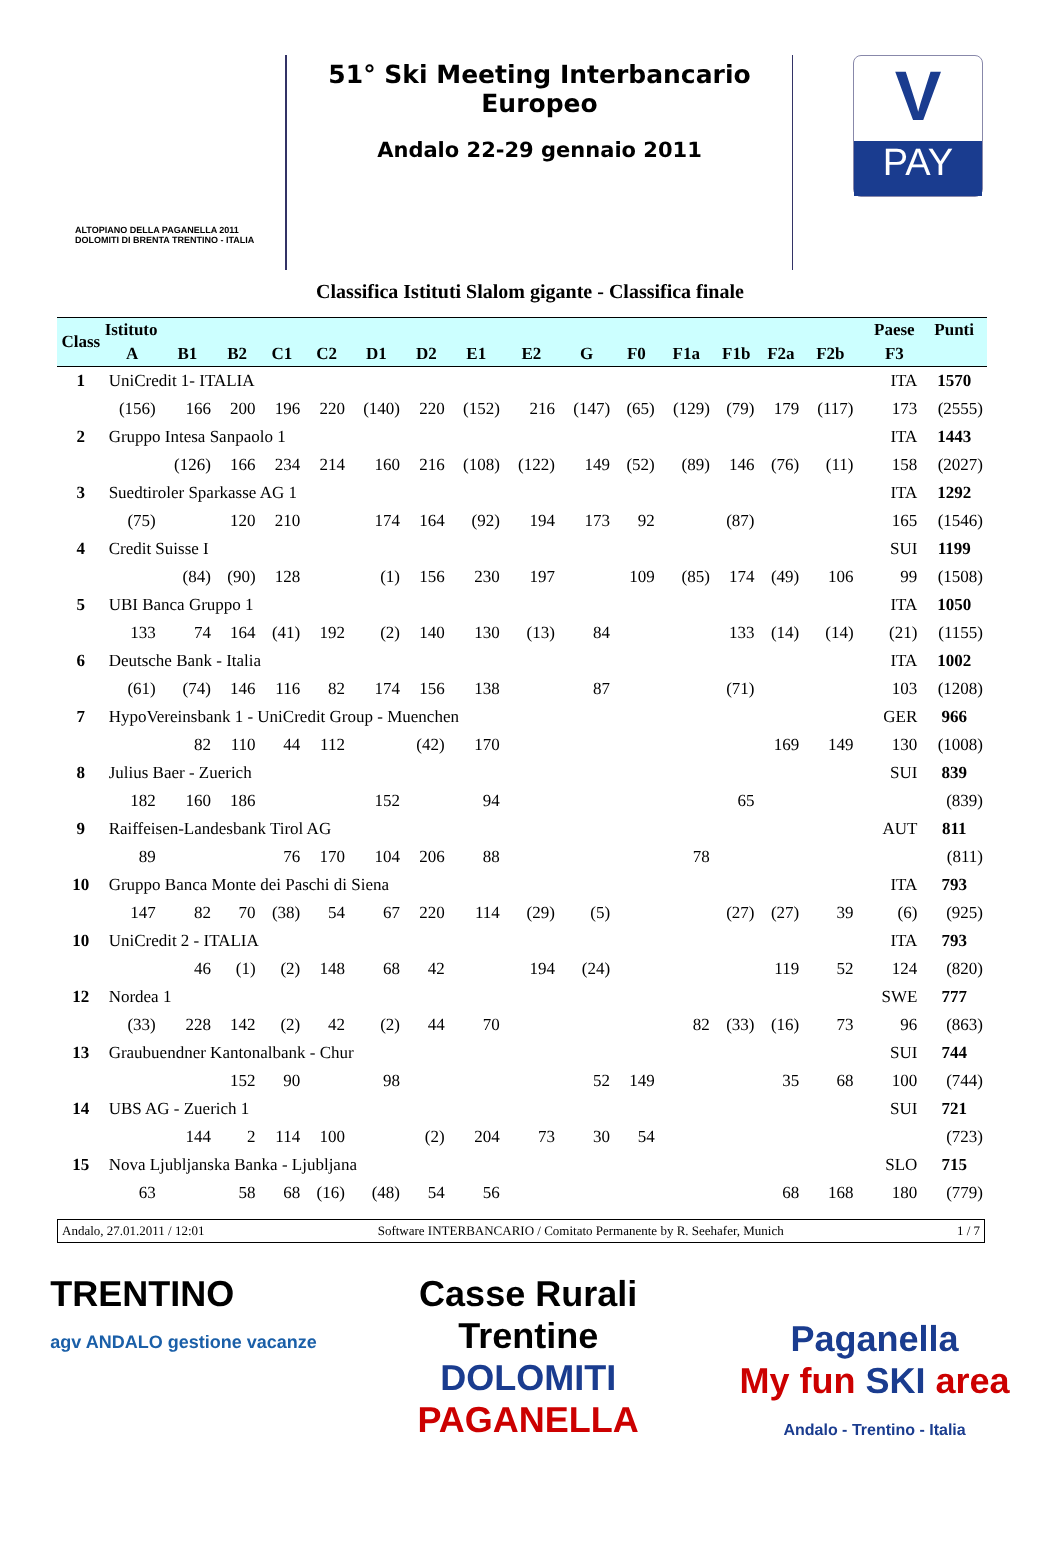ALTOPIANO DELLA PAGANELLA 2011
DOLOMITI DI BRENTA TRENTINO - ITALIA
51° Ski Meeting Interbancario Europeo
Andalo 22-29 gennaio 2011
V
PAY
Classifica Istituti Slalom gigante - Classifica finale
| Class | Istituto | | | | | | | | | | | | | | | | Paese | Punti |
| --- | --- | --- | --- | --- | --- | --- | --- | --- | --- | --- | --- | --- | --- | --- | --- | --- | --- | --- |
| | A | B1 | B2 | C1 | C2 | D1 | D2 | E1 | E2 | G | F0 | F1a | F1b | F2a | F2b | | F3 | |
| 1 | UniCredit 1- ITALIA | | | | | | | | | | | | | | | | ITA | 1570 |
| | (156) | 166 | 200 | 196 | 220 | (140) | 220 | (152) | 216 | (147) | (65) | (129) | (79) | 179 | (117) | | 173 | (2555) |
| 2 | Gruppo Intesa Sanpaolo 1 | | | | | | | | | | | | | | | | ITA | 1443 |
| | | (126) | 166 | 234 | 214 | 160 | 216 | (108) | (122) | 149 | (52) | (89) | 146 | (76) | (11) | | 158 | (2027) |
| 3 | Suedtiroler Sparkasse AG 1 | | | | | | | | | | | | | | | | ITA | 1292 |
| | (75) | | 120 | 210 | | 174 | 164 | (92) | 194 | 173 | 92 | | (87) | | | | 165 | (1546) |
| 4 | Credit Suisse I | | | | | | | | | | | | | | | | SUI | 1199 |
| | | (84) | (90) | 128 | | (1) | 156 | 230 | 197 | | 109 | (85) | 174 | (49) | 106 | | 99 | (1508) |
| 5 | UBI Banca Gruppo 1 | | | | | | | | | | | | | | | | ITA | 1050 |
| | 133 | 74 | 164 | (41) | 192 | (2) | 140 | 130 | (13) | 84 | | | 133 | (14) | (14) | | (21) | (1155) |
| 6 | Deutsche Bank - Italia | | | | | | | | | | | | | | | | ITA | 1002 |
| | (61) | (74) | 146 | 116 | 82 | 174 | 156 | 138 | | 87 | | | (71) | | | | 103 | (1208) |
| 7 | HypoVereinsbank 1 - UniCredit Group - Muenchen | | | | | | | | | | | | | | | | GER | 966 |
| | | 82 | 110 | 44 | 112 | | (42) | 170 | | | | | | 169 | 149 | | 130 | (1008) |
| 8 | Julius Baer - Zuerich | | | | | | | | | | | | | | | | SUI | 839 |
| | 182 | 160 | 186 | | | 152 | | 94 | | | | | 65 | | | | | (839) |
| 9 | Raiffeisen-Landesbank Tirol AG | | | | | | | | | | | | | | | | AUT | 811 |
| | 89 | | | 76 | 170 | 104 | 206 | 88 | | | | 78 | | | | | | (811) |
| 10 | Gruppo Banca Monte dei Paschi di Siena | | | | | | | | | | | | | | | | ITA | 793 |
| | 147 | 82 | 70 | (38) | 54 | 67 | 220 | 114 | (29) | (5) | | | (27) | (27) | 39 | | (6) | (925) |
| 10 | UniCredit 2 - ITALIA | | | | | | | | | | | | | | | | ITA | 793 |
| | | 46 | (1) | (2) | 148 | 68 | 42 | | 194 | (24) | | | | 119 | 52 | | 124 | (820) |
| 12 | Nordea 1 | | | | | | | | | | | | | | | | SWE | 777 |
| | (33) | 228 | 142 | (2) | 42 | (2) | 44 | 70 | | | | 82 | (33) | (16) | 73 | | 96 | (863) |
| 13 | Graubuendner Kantonalbank - Chur | | | | | | | | | | | | | | | | SUI | 744 |
| | | | 152 | 90 | | 98 | | | | 52 | 149 | | | 35 | 68 | | 100 | (744) |
| 14 | UBS AG - Zuerich 1 | | | | | | | | | | | | | | | | SUI | 721 |
| | | 144 | 2 | 114 | 100 | | (2) | 204 | 73 | 30 | 54 | | | | | | | (723) |
| 15 | Nova Ljubljanska Banka - Ljubljana | | | | | | | | | | | | | | | | SLO | 715 |
| | 63 | | 58 | 68 | (16) | (48) | 54 | 56 | | | | | | 68 | 168 | | 180 | (779) |
Andalo, 27.01.2011 / 12:01 Software INTERBANCARIO / Comitato Permanente by R. Seehafer, Munich 1 / 7
TRENTINO
agv ANDALO gestione vacanze
Casse Rurali
Trentine
DOLOMITI
PAGANELLA
Paganella
My fun SKI area
Andalo - Trentino - Italia